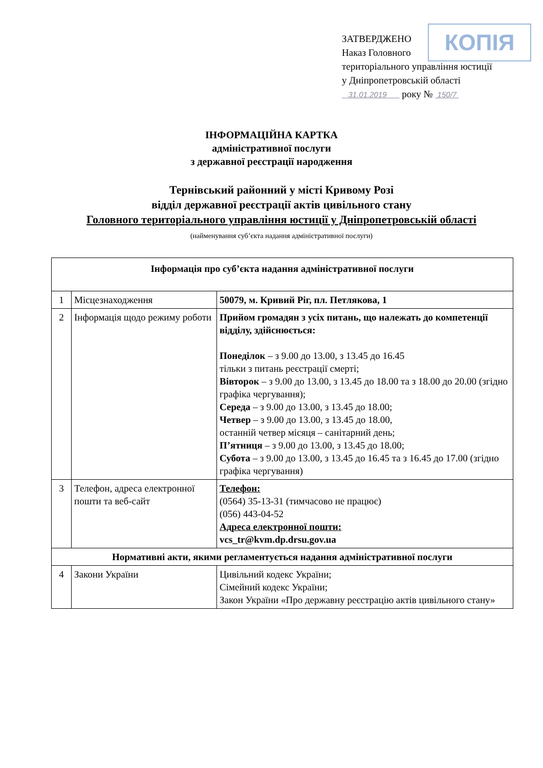ЗАТВЕРДЖЕНО
Наказ Головного
територіального управління юстиції у Дніпропетровській області
31.01.2019 року № 150/7
КОПІЯ
ІНФОРМАЦІЙНА КАРТКА
адміністративної послуги
з державної реєстрації народження
Тернівський районний у місті Кривому Розі
відділ державної реєстрації актів цивільного стану
Головного територіального управління юстиції у Дніпропетровській області
(найменування суб’єкта надання адміністративної послуги)
| Інформація про суб’єкта надання адміністративної послуги | | |
| --- | --- | --- |
| 1 | Місцезнаходження | 50079, м. Кривий Ріг, пл. Петлякова, 1 |
| 2 | Інформація щодо режиму роботи | Прийом громадян з усіх питань, що належать до компетенції відділу, здійснюється: Понеділок – з 9.00 до 13.00, з 13.45 до 16.45 тільки з питань реєстрації смерті; Вівторок – з 9.00 до 13.00, з 13.45 до 18.00 та з 18.00 до 20.00 (згідно графіка чергування); Середа – з 9.00 до 13.00, з 13.45 до 18.00; Четвер – з 9.00 до 13.00, з 13.45 до 18.00, останній четвер місяця – санітарний день; П’ятниця – з 9.00 до 13.00, з 13.45 до 18.00; Субота – з 9.00 до 13.00, з 13.45 до 16.45 та з 16.45 до 17.00 (згідно графіка чергування) |
| 3 | Телефон, адреса електронної пошти та веб-сайт | Телефон: (0564) 35-13-31 (тимчасово не працює) (056) 443-04-52 Адреса електронної пошти: vcs_tr@kvm.dp.drsu.gov.ua |
| Нормативні акти, якими регламентується надання адміністративної послуги | | |
| 4 | Закони України | Цивільний кодекс України; Сімейний кодекс України; Закон України «Про державну реєстрацію актів цивільного стану» |